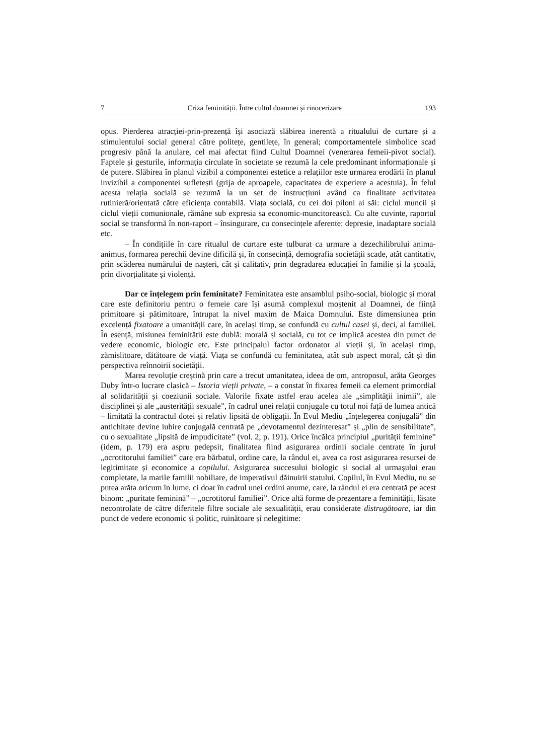7 Criza feminității. Între cultul doamnei și rinocerizare 193
opus. Pierderea atracției-prin-prezență își asociază slăbirea inerentă a ritualului de curtare și a stimulentului social general către politețe, gentilețe, în general; comportamentele simbolice scad progresiv până la anulare, cel mai afectat fiind Cultul Doamnei (venerarea femeii-pivot social). Faptele și gesturile, informația circulate în societate se rezumă la cele predominant informaționale și de putere. Slăbirea în planul vizibil a componentei estetice a relațiilor este urmarea erodării în planul invizibil a componentei sufletești (grija de aproapele, capacitatea de experiere a acestuia). În felul acesta relația socială se rezumă la un set de instrucțiuni având ca finalitate activitatea rutinieră/orientată către eficiența contabilă. Viața socială, cu cei doi piloni ai săi: ciclul muncii și ciclul vieții comunionale, rămâne sub expresia sa economic-muncitorească. Cu alte cuvinte, raportul social se transformă în non-raport – însingurare, cu consecințele aferente: depresie, inadaptare socială etc.
– În condițiile în care ritualul de curtare este tulburat ca urmare a dezechilibrului anima-animus, formarea perechii devine dificilă și, în consecință, demografia societății scade, atât cantitativ, prin scăderea numărului de nașteri, cât și calitativ, prin degradarea educației în familie și la școală, prin divorțialitate și violență.
Dar ce înțelegem prin feminitate? Feminitatea este ansamblul psiho-social, biologic și moral care este definitoriu pentru o femeie care își asumă complexul moștenit al Doamnei, de ființă primitoare și pătimitoare, întrupat la nivel maxim de Maica Domnului. Este dimensiunea prin excelență fixatoare a umanității care, în același timp, se confundă cu cultul casei și, deci, al familiei. În esență, misiunea feminității este dublă: morală și socială, cu tot ce implică acestea din punct de vedere economic, biologic etc. Este principalul factor ordonator al vieții și, în același timp, zămislitoare, dătătoare de viață. Viața se confundă cu feminitatea, atât sub aspect moral, cât și din perspectiva reînnoirii societății.
Marea revoluție creștină prin care a trecut umanitatea, ideea de om, antroposul, arăta Georges Duby într-o lucrare clasică – Istoria vieții private, – a constat în fixarea femeii ca element primordial al solidarității și coeziunii sociale. Valorile fixate astfel erau acelea ale „simplității inimii”, ale disciplinei și ale „austerității sexuale”, în cadrul unei relații conjugale cu totul noi față de lumea antică – limitată la contractul dotei și relativ lipsită de obligații. În Evul Mediu „înțelegerea conjugală” din antichitate devine iubire conjugală centrată pe „devotamentul dezinteresat” și „plin de sensibilitate”, cu o sexualitate „lipsită de impudicitate” (vol. 2, p. 191). Orice încălca principiul „purității feminine” (idem, p. 179) era aspru pedepsit, finalitatea fiind asigurarea ordinii sociale centrate în jurul „ocrotitorului familiei” care era bărbatul, ordine care, la rândul ei, avea ca rost asigurarea resursei de legitimitate și economice a copilului. Asigurarea succesului biologic și social al urmașului erau completate, la marile familii nobiliare, de imperativul dăinuirii statului. Copilul, în Evul Mediu, nu se putea arăta oricum în lume, ci doar în cadrul unei ordini anume, care, la rândul ei era centrată pe acest binom: „puritate feminină” – „ocrotitorul familiei”. Orice altă forme de prezentare a feminității, lăsate necontrolate de către diferitele filtre sociale ale sexualității, erau considerate distrugătoare, iar din punct de vedere economic și politic, ruinătoare și nelegitime: